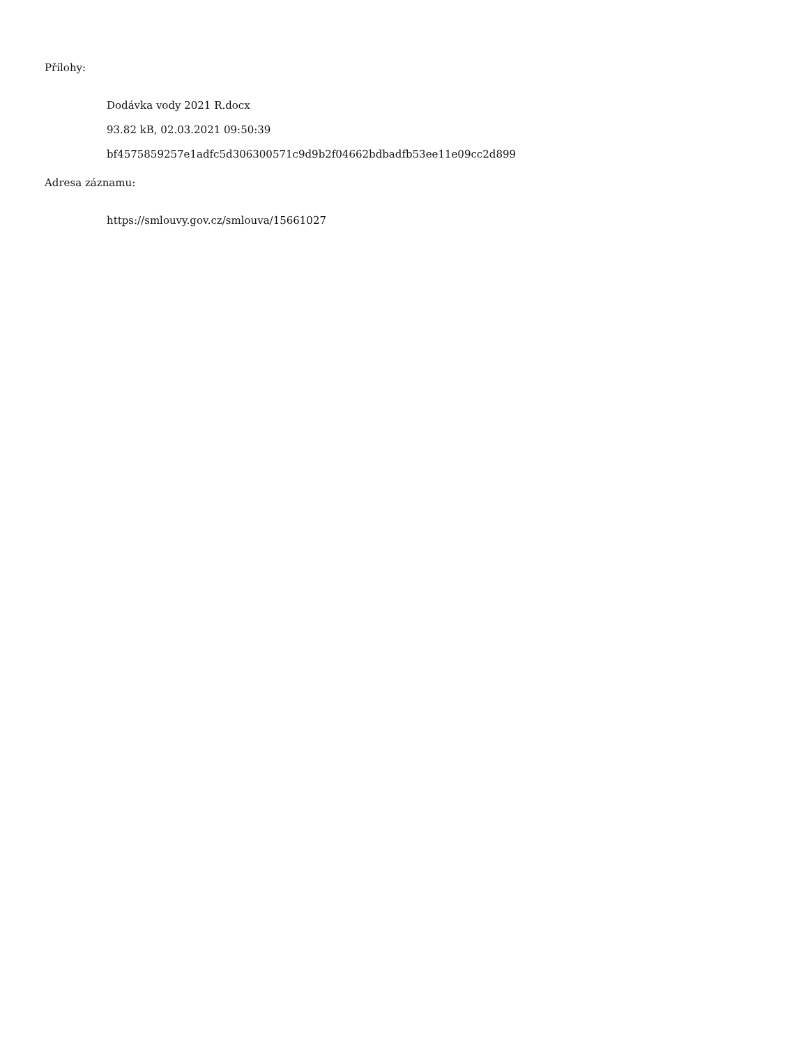Přílohy:
Dodávka vody 2021 R.docx
93.82 kB, 02.03.2021 09:50:39
bf4575859257e1adfc5d306300571c9d9b2f04662bdbadfb53ee11e09cc2d899
Adresa záznamu:
https://smlouvy.gov.cz/smlouva/15661027